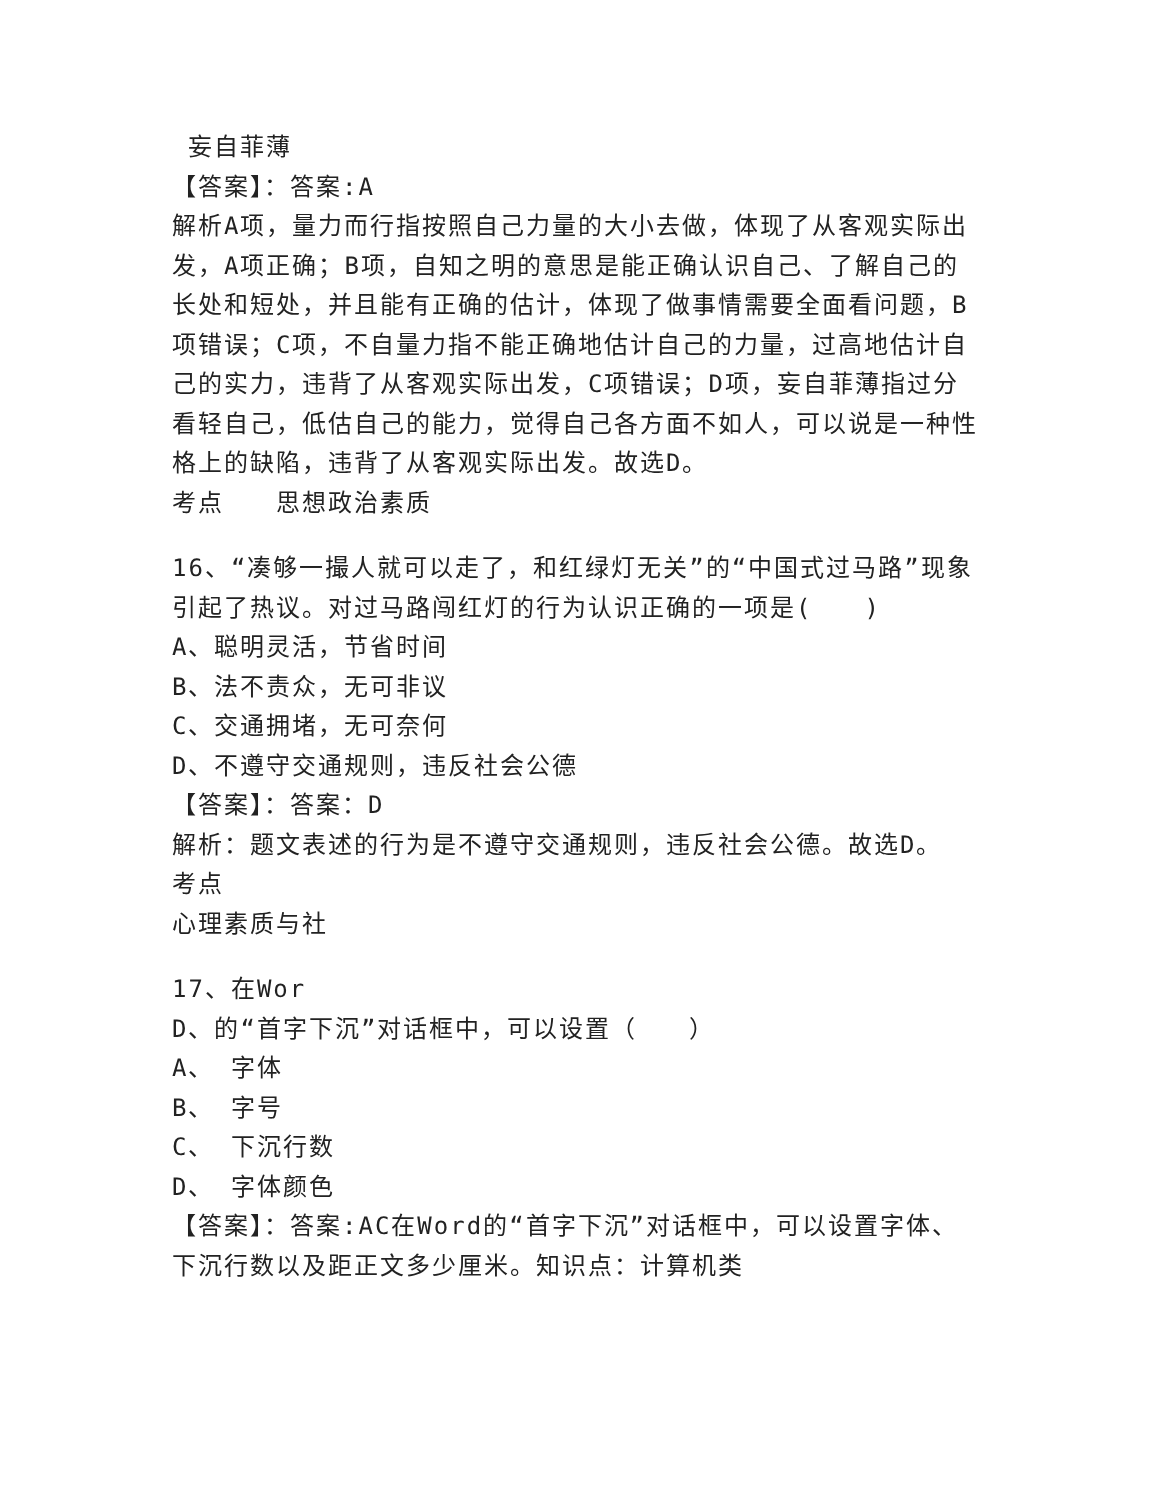妄自菲薄
【答案】：答案:A
解析A项，量力而行指按照自己力量的大小去做，体现了从客观实际出发，A项正确；B项，自知之明的意思是能正确认识自己、了解自己的长处和短处，并且能有正确的估计，体现了做事情需要全面看问题，B项错误；C项，不自量力指不能正确地估计自己的力量，过高地估计自己的实力，违背了从客观实际出发，C项错误；D项，妄自菲薄指过分看轻自己，低估自己的能力，觉得自己各方面不如人，可以说是一种性格上的缺陷，违背了从客观实际出发。故选D。
考点　　思想政治素质
16、“凑够一撮人就可以走了，和红绿灯无关”的“中国式过马路”现象引起了热议。对过马路闯红灯的行为认识正确的一项是(　　)
A、聪明灵活，节省时间
B、法不责众，无可非议
C、交通拥堵，无可奈何
D、不遵守交通规则，违反社会公德
【答案】：答案：D
解析：题文表述的行为是不遵守交通规则，违反社会公德。故选D。
考点
心理素质与社
17、在Wor
D、的“首字下沉”对话框中，可以设置（　　）
A、 字体
B、 字号
C、 下沉行数
D、 字体颜色
【答案】：答案:AC在Word的“首字下沉”对话框中，可以设置字体、下沉行数以及距正文多少厘米。知识点：计算机类